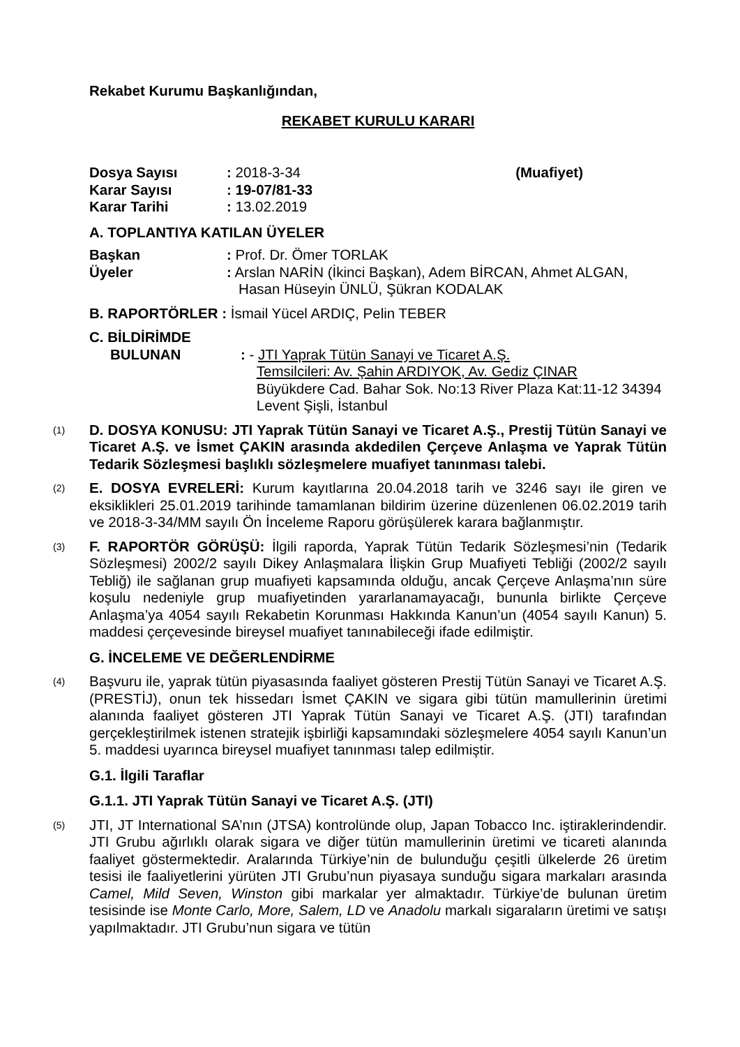Rekabet Kurumu Başkanlığından,
REKABET KURULU KARARI
| Dosya Sayısı | : 2018-3-34 | (Muafiyet) |
| Karar Sayısı | : 19-07/81-33 | |
| Karar Tarihi | : 13.02.2019 | |
A. TOPLANTIYA KATILAN ÜYELER
| Başkan | : Prof. Dr. Ömer TORLAK |
| Üyeler | : Arslan NARİN (İkinci Başkan), Adem BİRCAN, Ahmet ALGAN, Hasan Hüseyin ÜNLÜ, Şükran KODALAK |
B. RAPORTÖRLER : İsmail Yücel ARDIÇ, Pelin TEBER
C. BİLDİRİMDE
| BULUNAN | : - JTI Yaprak Tütün Sanayi ve Ticaret A.Ş. Temsilcileri: Av. Şahin ARDIYOK, Av. Gediz ÇINAR Büyükdere Cad. Bahar Sok. No:13 River Plaza Kat:11-12 34394 Levent Şişli, İstanbul |
(1)
D. DOSYA KONUSU: JTI Yaprak Tütün Sanayi ve Ticaret A.Ş., Prestij Tütün Sanayi ve Ticaret A.Ş. ve İsmet ÇAKIN arasında akdedilen Çerçeve Anlaşma ve Yaprak Tütün Tedarik Sözleşmesi başlıklı sözleşmelere muafiyet tanınması talebi.
(2)
E. DOSYA EVRELERİ: Kurum kayıtlarına 20.04.2018 tarih ve 3246 sayı ile giren ve eksiklikleri 25.01.2019 tarihinde tamamlanan bildirim üzerine düzenlenen 06.02.2019 tarih ve 2018-3-34/MM sayılı Ön İnceleme Raporu görüşülerek karara bağlanmıştır.
(3)
F. RAPORTÖR GÖRÜŞÜ: İlgili raporda, Yaprak Tütün Tedarik Sözleşmesi’nin (Tedarik Sözleşmesi) 2002/2 sayılı Dikey Anlaşmalara İlişkin Grup Muafiyeti Tebliği (2002/2 sayılı Tebliğ) ile sağlanan grup muafiyeti kapsamında olduğu, ancak Çerçeve Anlaşma’nın süre koşulu nedeniyle grup muafiyetinden yararlanamayacağı, bununla birlikte Çerçeve Anlaşma’ya 4054 sayılı Rekabetin Korunması Hakkında Kanun’un (4054 sayılı Kanun) 5. maddesi çerçevesinde bireysel muafiyet tanınabileceği ifade edilmiştir.
G. İNCELEME VE DEĞERLENDİRME
(4)
Başvuru ile, yaprak tütün piyasasında faaliyet gösteren Prestij Tütün Sanayi ve Ticaret A.Ş. (PRESTİJ), onun tek hissedarı İsmet ÇAKIN ve sigara gibi tütün mamullerinin üretimi alanında faaliyet gösteren JTI Yaprak Tütün Sanayi ve Ticaret A.Ş. (JTI) tarafından gerçekleştirilmek istenen stratejik işbirliği kapsamındaki sözleşmelere 4054 sayılı Kanun’un 5. maddesi uyarınca bireysel muafiyet tanınması talep edilmiştir.
G.1. İlgili Taraflar
G.1.1. JTI Yaprak Tütün Sanayi ve Ticaret A.Ş. (JTI)
(5)
JTI, JT International SA’nın (JTSA) kontrolünde olup, Japan Tobacco Inc. iştiraklerindendir. JTI Grubu ağırlıklı olarak sigara ve diğer tütün mamullerinin üretimi ve ticareti alanında faaliyet göstermektedir. Aralarında Türkiye’nin de bulunduğu çeşitli ülkelerde 26 üretim tesisi ile faaliyetlerini yürüten JTI Grubu’nun piyasaya sunduğu sigara markaları arasında Camel, Mild Seven, Winston gibi markalar yer almaktadır. Türkiye’de bulunan üretim tesisinde ise Monte Carlo, More, Salem, LD ve Anadolu markalı sigaraların üretimi ve satışı yapılmaktadır. JTI Grubu’nun sigara ve tütün